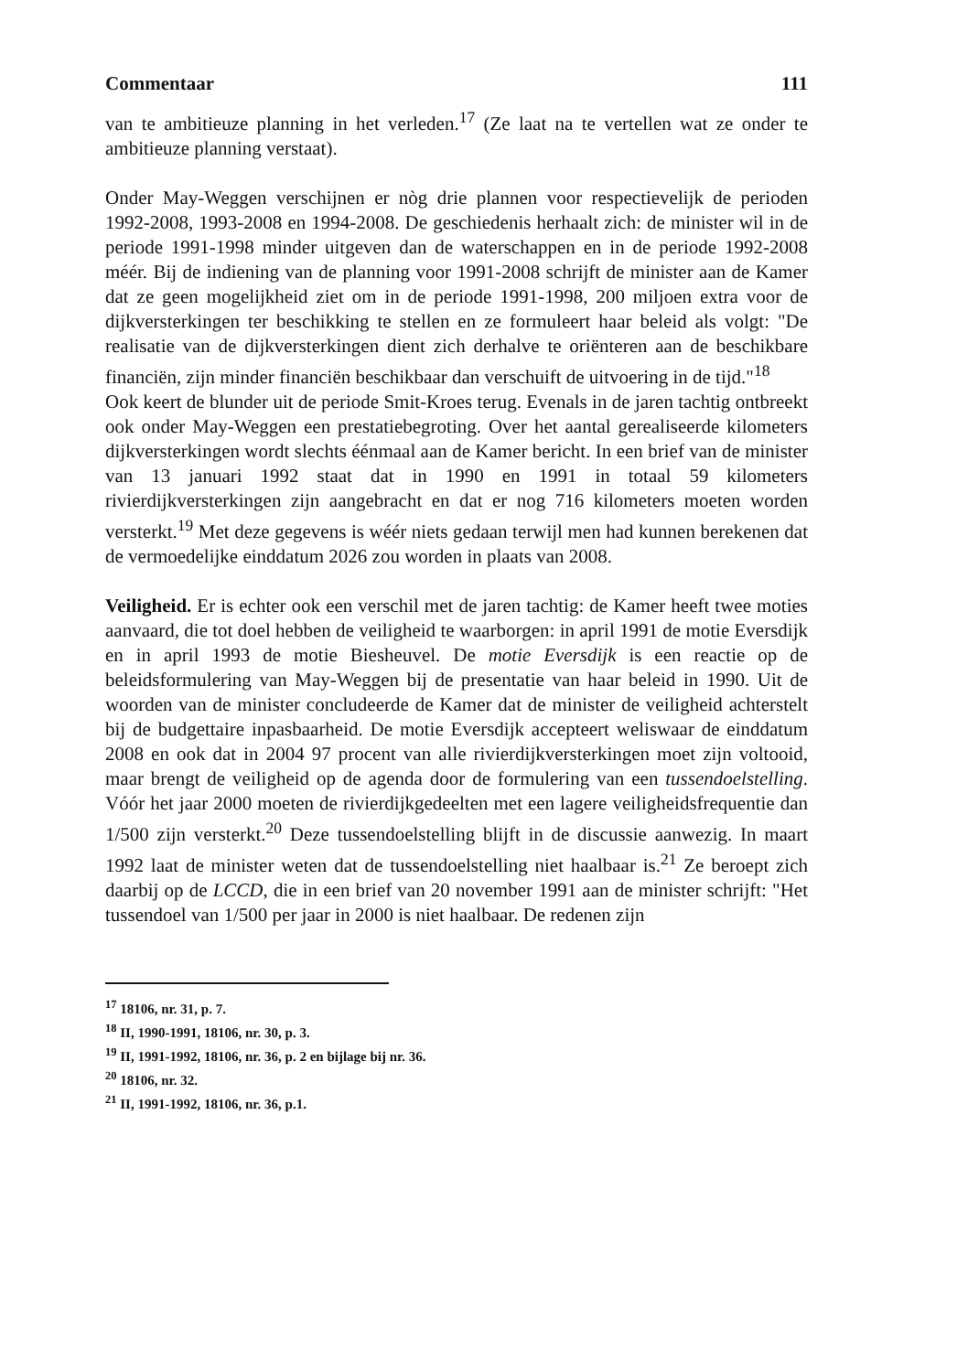Commentaar 111
van te ambitieuze planning in het verleden.<sup>17</sup> (Ze laat na te vertellen wat ze onder te ambitieuze planning verstaat).
Onder May-Weggen verschijnen er nòg drie plannen voor respectievelijk de perioden 1992-2008, 1993-2008 en 1994-2008. De geschiedenis herhaalt zich: de minister wil in de periode 1991-1998 minder uitgeven dan de waterschappen en in de periode 1992-2008 méér. Bij de indiening van de planning voor 1991-2008 schrijft de minister aan de Kamer dat ze geen mogelijkheid ziet om in de periode 1991-1998, 200 miljoen extra voor de dijkversterkingen ter beschikking te stellen en ze formuleert haar beleid als volgt: "De realisatie van de dijkversterkingen dient zich derhalve te oriënteren aan de beschikbare financiën, zijn minder financiën beschikbaar dan verschuift de uitvoering in de tijd."<sup>18</sup>
Ook keert de blunder uit de periode Smit-Kroes terug. Evenals in de jaren tachtig ontbreekt ook onder May-Weggen een prestatiebegroting. Over het aantal gerealiseerde kilometers dijkversterkingen wordt slechts éénmaal aan de Kamer bericht. In een brief van de minister van 13 januari 1992 staat dat in 1990 en 1991 in totaal 59 kilometers rivierdijkversterkingen zijn aangebracht en dat er nog 716 kilometers moeten worden versterkt.<sup>19</sup> Met deze gegevens is wéér niets gedaan terwijl men had kunnen berekenen dat de vermoedelijke einddatum 2026 zou worden in plaats van 2008.
Veiligheid. Er is echter ook een verschil met de jaren tachtig: de Kamer heeft twee moties aanvaard, die tot doel hebben de veiligheid te waarborgen: in april 1991 de motie Eversdijk en in april 1993 de motie Biesheuvel. De motie Eversdijk is een reactie op de beleidsformulering van May-Weggen bij de presentatie van haar beleid in 1990. Uit de woorden van de minister concludeerde de Kamer dat de minister de veiligheid achterstelt bij de budgettaire inpasbaarheid. De motie Eversdijk accepteert weliswaar de einddatum 2008 en ook dat in 2004 97 procent van alle rivierdijkversterkingen moet zijn voltooid, maar brengt de veiligheid op de agenda door de formulering van een tussendoelstelling. Vóór het jaar 2000 moeten de rivierdijkgedeelten met een lagere veiligheidsfrequentie dan 1/500 zijn versterkt.<sup>20</sup> Deze tussendoelstelling blijft in de discussie aanwezig. In maart 1992 laat de minister weten dat de tussendoelstelling niet haalbaar is.<sup>21</sup> Ze beroept zich daarbij op de LCCD, die in een brief van 20 november 1991 aan de minister schrijft: "Het tussendoel van 1/500 per jaar in 2000 is niet haalbaar. De redenen zijn
<sup>17</sup> 18106, nr. 31, p. 7.
<sup>18</sup> II, 1990-1991, 18106, nr. 30, p. 3.
<sup>19</sup> II, 1991-1992, 18106, nr. 36, p. 2 en bijlage bij nr. 36.
<sup>20</sup> 18106, nr. 32.
<sup>21</sup> II, 1991-1992, 18106, nr. 36, p.1.